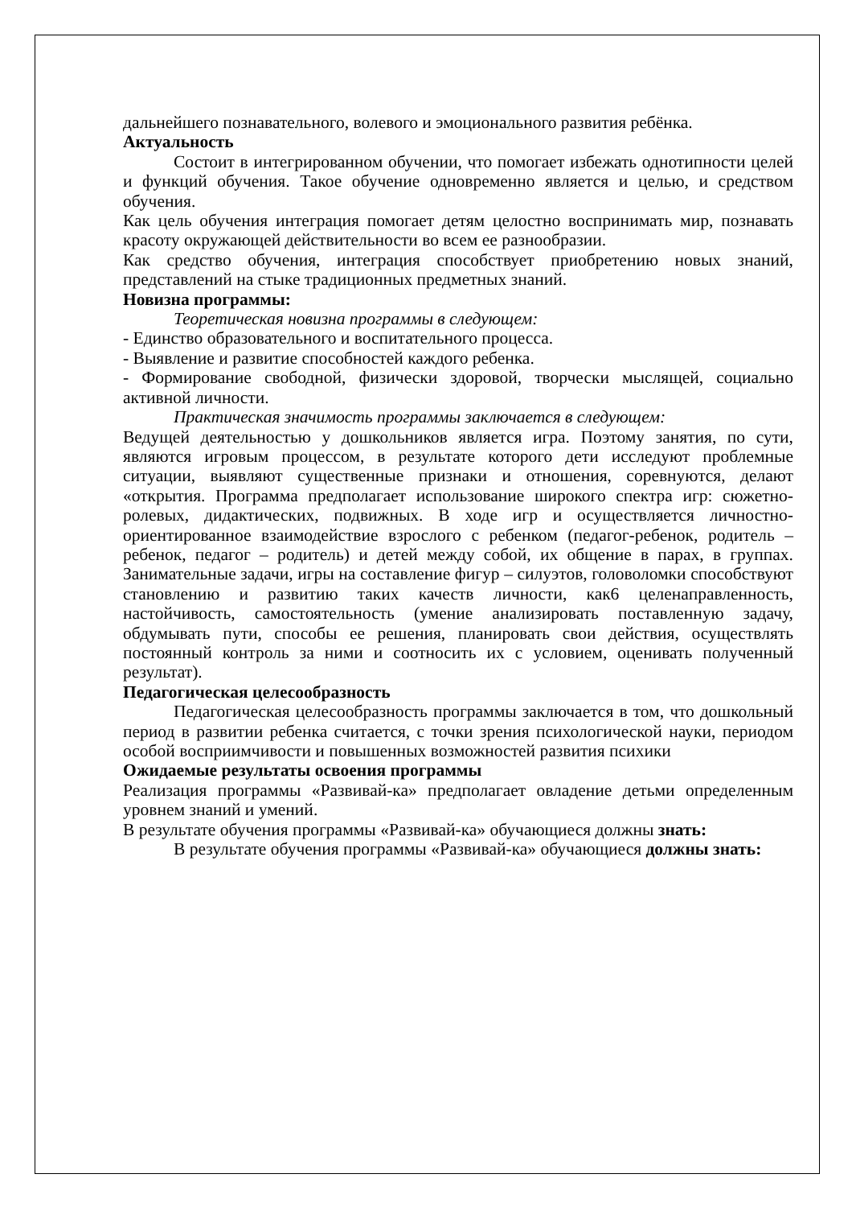дальнейшего познавательного, волевого и эмоционального развития ребёнка.
Актуальность
Состоит в интегрированном обучении, что помогает избежать однотипности целей и функций обучения. Такое обучение одновременно является и целью, и средством обучения.
Как цель обучения интеграция помогает детям целостно воспринимать мир, познавать красоту окружающей действительности во всем ее разнообразии.
Как средство обучения, интеграция способствует приобретению новых знаний, представлений на стыке традиционных предметных знаний.
Новизна программы:
Теоретическая новизна программы в следующем:
- Единство образовательного и воспитательного процесса.
- Выявление и развитие способностей каждого ребенка.
- Формирование свободной, физически здоровой, творчески мыслящей, социально активной личности.
Практическая значимость программы заключается в следующем:
Ведущей деятельностью у дошкольников является игра. Поэтому занятия, по сути, являются игровым процессом, в результате которого дети исследуют проблемные ситуации, выявляют существенные признаки и отношения, соревнуются, делают «открытия. Программа предполагает использование широкого спектра игр: сюжетно-ролевых, дидактических, подвижных. В ходе игр и осуществляется личностно-ориентированное взаимодействие взрослого с ребенком (педагог-ребенок, родитель – ребенок, педагог – родитель) и детей между собой, их общение в парах, в группах. Занимательные задачи, игры на составление фигур – силуэтов, головоломки способствуют становлению и развитию таких качеств личности, как6 целенаправленность, настойчивость, самостоятельность (умение анализировать поставленную задачу, обдумывать пути, способы ее решения, планировать свои действия, осуществлять постоянный контроль за ними и соотносить их с условием, оценивать полученный результат).
Педагогическая целесообразность
Педагогическая целесообразность программы заключается в том, что дошкольный период в развитии ребенка считается, с точки зрения психологической науки, периодом особой восприимчивости и повышенных возможностей развития психики
Ожидаемые результаты освоения программы
Реализация программы «Развивай-ка» предполагает овладение детьми определенным уровнем знаний и умений.
В результате обучения программы «Развивай-ка» обучающиеся должны знать:
В результате обучения программы «Развивай-ка» обучающиеся должны знать: